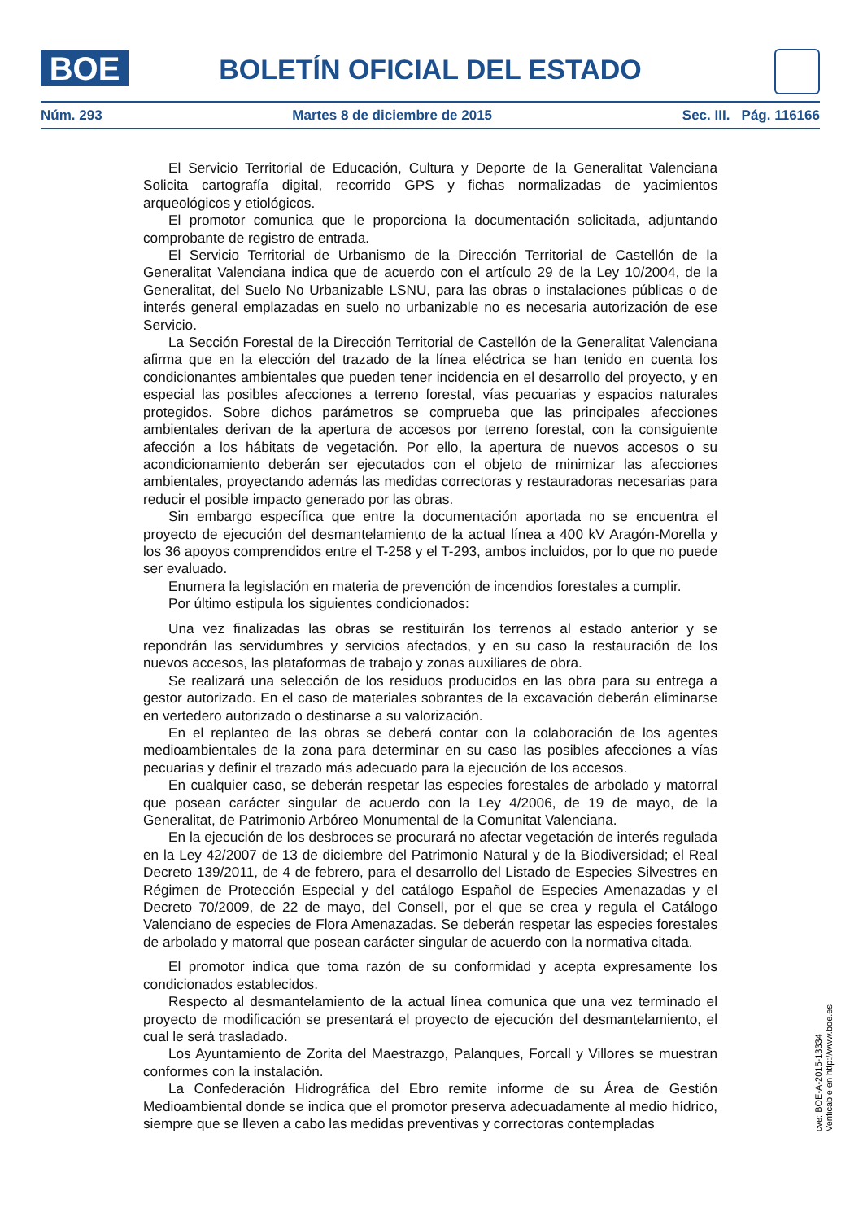BOE BOLETÍN OFICIAL DEL ESTADO
Núm. 293 Martes 8 de diciembre de 2015 Sec. III. Pág. 116166
El Servicio Territorial de Educación, Cultura y Deporte de la Generalitat Valenciana Solicita cartografía digital, recorrido GPS y fichas normalizadas de yacimientos arqueológicos y etiológicos.
El promotor comunica que le proporciona la documentación solicitada, adjuntando comprobante de registro de entrada.
El Servicio Territorial de Urbanismo de la Dirección Territorial de Castellón de la Generalitat Valenciana indica que de acuerdo con el artículo 29 de la Ley 10/2004, de la Generalitat, del Suelo No Urbanizable LSNU, para las obras o instalaciones públicas o de interés general emplazadas en suelo no urbanizable no es necesaria autorización de ese Servicio.
La Sección Forestal de la Dirección Territorial de Castellón de la Generalitat Valenciana afirma que en la elección del trazado de la línea eléctrica se han tenido en cuenta los condicionantes ambientales que pueden tener incidencia en el desarrollo del proyecto, y en especial las posibles afecciones a terreno forestal, vías pecuarias y espacios naturales protegidos. Sobre dichos parámetros se comprueba que las principales afecciones ambientales derivan de la apertura de accesos por terreno forestal, con la consiguiente afección a los hábitats de vegetación. Por ello, la apertura de nuevos accesos o su acondicionamiento deberán ser ejecutados con el objeto de minimizar las afecciones ambientales, proyectando además las medidas correctoras y restauradoras necesarias para reducir el posible impacto generado por las obras.
Sin embargo específica que entre la documentación aportada no se encuentra el proyecto de ejecución del desmantelamiento de la actual línea a 400 kV Aragón-Morella y los 36 apoyos comprendidos entre el T-258 y el T-293, ambos incluidos, por lo que no puede ser evaluado.
Enumera la legislación en materia de prevención de incendios forestales a cumplir.
Por último estipula los siguientes condicionados:
Una vez finalizadas las obras se restituirán los terrenos al estado anterior y se repondrán las servidumbres y servicios afectados, y en su caso la restauración de los nuevos accesos, las plataformas de trabajo y zonas auxiliares de obra.
Se realizará una selección de los residuos producidos en las obra para su entrega a gestor autorizado. En el caso de materiales sobrantes de la excavación deberán eliminarse en vertedero autorizado o destinarse a su valorización.
En el replanteo de las obras se deberá contar con la colaboración de los agentes medioambientales de la zona para determinar en su caso las posibles afecciones a vías pecuarias y definir el trazado más adecuado para la ejecución de los accesos.
En cualquier caso, se deberán respetar las especies forestales de arbolado y matorral que posean carácter singular de acuerdo con la Ley 4/2006, de 19 de mayo, de la Generalitat, de Patrimonio Arbóreo Monumental de la Comunitat Valenciana.
En la ejecución de los desbroces se procurará no afectar vegetación de interés regulada en la Ley 42/2007 de 13 de diciembre del Patrimonio Natural y de la Biodiversidad; el Real Decreto 139/2011, de 4 de febrero, para el desarrollo del Listado de Especies Silvestres en Régimen de Protección Especial y del catálogo Español de Especies Amenazadas y el Decreto 70/2009, de 22 de mayo, del Consell, por el que se crea y regula el Catálogo Valenciano de especies de Flora Amenazadas. Se deberán respetar las especies forestales de arbolado y matorral que posean carácter singular de acuerdo con la normativa citada.
El promotor indica que toma razón de su conformidad y acepta expresamente los condicionados establecidos.
Respecto al desmantelamiento de la actual línea comunica que una vez terminado el proyecto de modificación se presentará el proyecto de ejecución del desmantelamiento, el cual le será trasladado.
Los Ayuntamiento de Zorita del Maestrazgo, Palanques, Forcall y Villores se muestran conformes con la instalación.
La Confederación Hidrográfica del Ebro remite informe de su Área de Gestión Medioambiental donde se indica que el promotor preserva adecuadamente al medio hídrico, siempre que se lleven a cabo las medidas preventivas y correctoras contempladas
cve: BOE-A-2015-13334
Verificable en http://www.boe.es